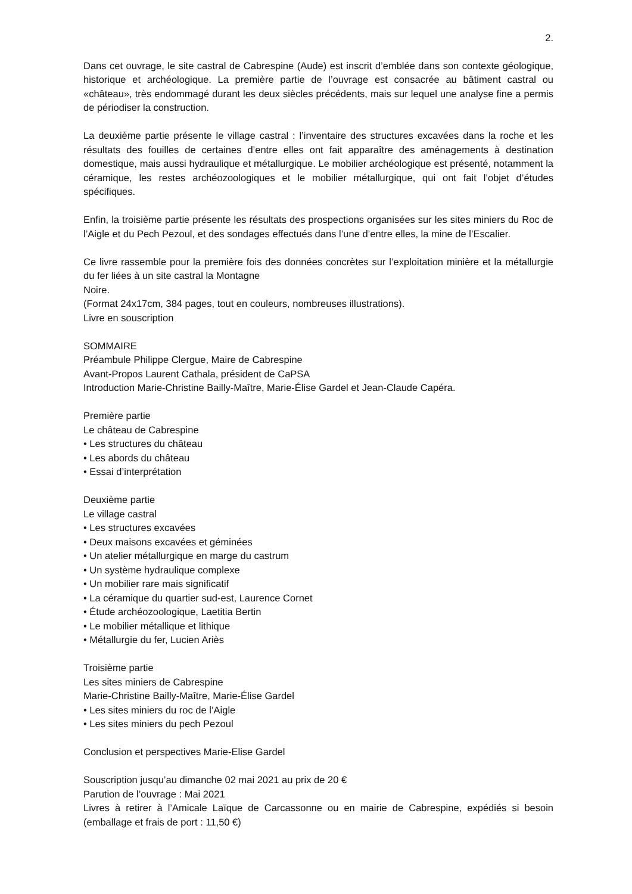2.
Dans cet ouvrage, le site castral de Cabrespine (Aude) est inscrit d’emblée dans son contexte géologique, historique et archéologique. La première partie de l’ouvrage est consacrée au bâtiment castral ou «château», très endommagé durant les deux siècles précédents, mais sur lequel une analyse fine a permis de périodiser la construction.
La deuxième partie présente le village castral : l’inventaire des structures excavées dans la roche et les résultats des fouilles de certaines d’entre elles ont fait apparaître des aménagements à destination domestique, mais aussi hydraulique et métallurgique. Le mobilier archéologique est présenté, notamment la céramique, les restes archéozoologiques et le mobilier métallurgique, qui ont fait l’objet d’études spécifiques.
Enfin, la troisième partie présente les résultats des prospections organisées sur les sites miniers du Roc de l’Aigle et du Pech Pezoul, et des sondages effectués dans l’une d’entre elles, la mine de l’Escalier.
Ce livre rassemble pour la première fois des données concrètes sur l’exploitation minière et la métallurgie du fer liées à un site castral la Montagne
Noire.
(Format 24x17cm, 384 pages, tout en couleurs, nombreuses illustrations).
Livre en souscription
SOMMAIRE
Préambule Philippe Clergue, Maire de Cabrespine
Avant-Propos Laurent Cathala, président de CaPSA
Introduction Marie-Christine Bailly-Maître, Marie-Élise Gardel et Jean-Claude Capéra.
Première partie
Le château de Cabrespine
• Les structures du château
• Les abords du château
• Essai d’interprétation
Deuxième partie
Le village castral
• Les structures excavées
• Deux maisons excavées et géminées
• Un atelier métallurgique en marge du castrum
• Un système hydraulique complexe
• Un mobilier rare mais significatif
• La céramique du quartier sud-est, Laurence Cornet
• Étude archéozoologique, Laetitia Bertin
• Le mobilier métallique et lithique
• Métallurgie du fer, Lucien Ariès
Troisième partie
Les sites miniers de Cabrespine
Marie-Christine Bailly-Maître, Marie-Élise Gardel
• Les sites miniers du roc de l’Aigle
• Les sites miniers du pech Pezoul
Conclusion et perspectives Marie-Elise Gardel
Souscription jusqu’au dimanche 02 mai 2021 au prix de 20 €
Parution de l’ouvrage : Mai 2021
Livres à retirer à l’Amicale Laïque de Carcassonne ou en mairie de Cabrespine, expédiés si besoin (emballage et frais de port : 11,50 €)